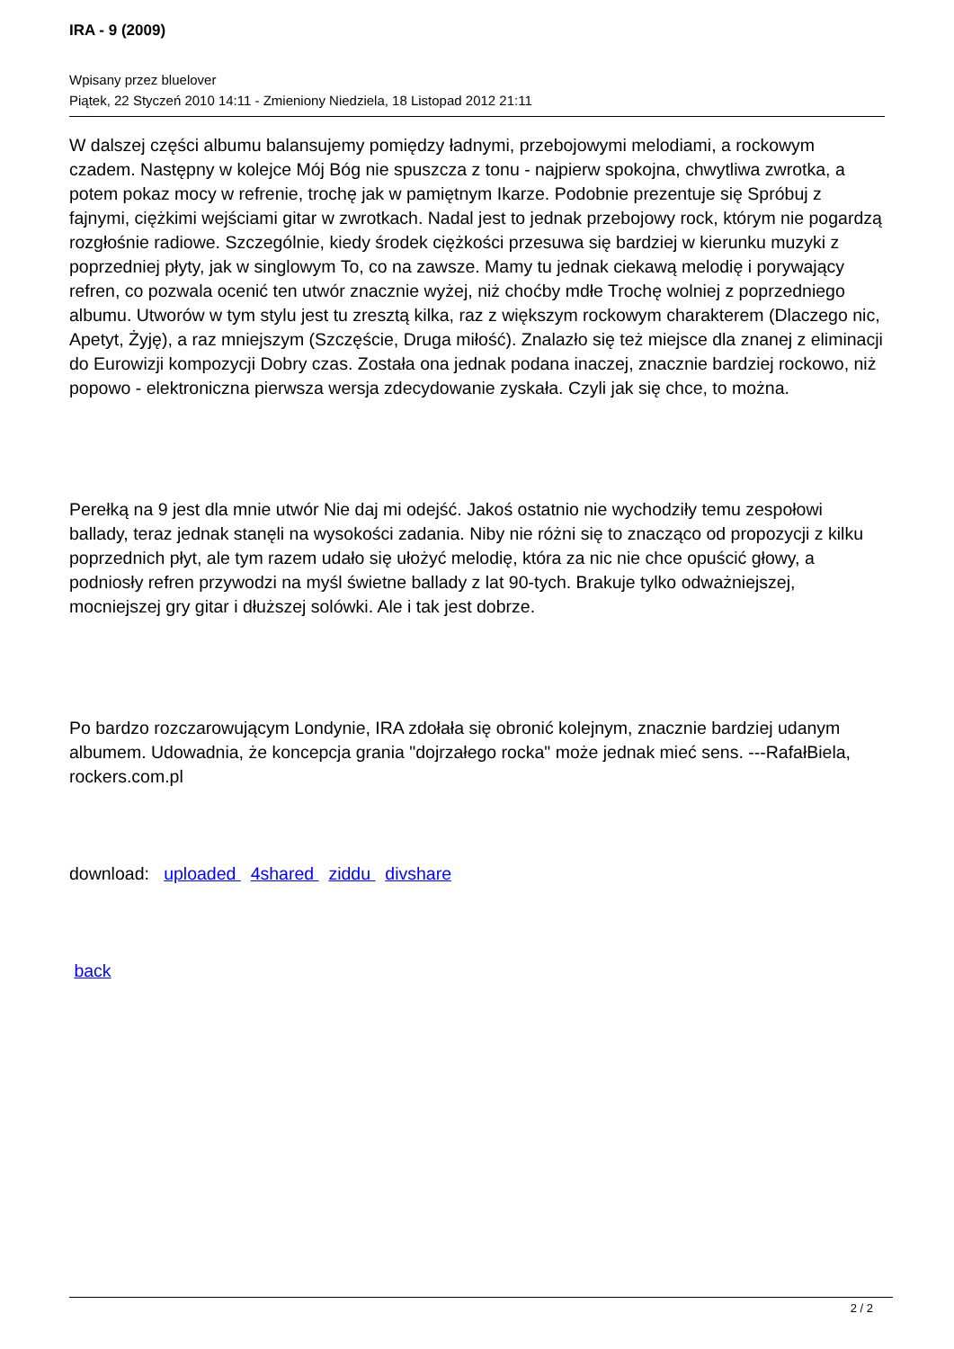IRA - 9 (2009)
Wpisany przez bluelover
Piątek, 22 Styczeń 2010 14:11 - Zmieniony Niedziela, 18 Listopad 2012 21:11
W dalszej części albumu balansujemy pomiędzy ładnymi, przebojowymi melodiami, a rockowym czadem. Następny w kolejce Mój Bóg nie spuszcza z tonu - najpierw spokojna, chwytliwa zwrotka, a potem pokaz mocy w refrenie, trochę jak w pamiętnym Ikarze. Podobnie prezentuje się Spróbuj z fajnymi, ciężkimi wejściami gitar w zwrotkach. Nadal jest to jednak przebojowy rock, którym nie pogardzą rozgłośnie radiowe. Szczególnie, kiedy środek ciężkości przesuwa się bardziej w kierunku muzyki z poprzedniej płyty, jak w singlowym To, co na zawsze. Mamy tu jednak ciekawą melodię i porywający refren, co pozwala ocenić ten utwór znacznie wyżej, niż choćby mdłe Trochę wolniej z poprzedniego albumu. Utworów w tym stylu jest tu zresztą kilka, raz z większym rockowym charakterem (Dlaczego nic, Apetyt, Żyję), a raz mniejszym (Szczęście, Druga miłość). Znalazło się też miejsce dla znanej z eliminacji do Eurowizji kompozycji Dobry czas. Została ona jednak podana inaczej, znacznie bardziej rockowo, niż popowo - elektroniczna pierwsza wersja zdecydowanie zyskała. Czyli jak się chce, to można.
Perełką na 9 jest dla mnie utwór Nie daj mi odejść. Jakoś ostatnio nie wychodziły temu zespołowi ballady, teraz jednak stanęli na wysokości zadania. Niby nie różni się to znacząco od propozycji z kilku poprzednich płyt, ale tym razem udało się ułożyć melodię, która za nic nie chce opuścić głowy, a podniosły refren przywodzi na myśl świetne ballady z lat 90-tych. Brakuje tylko odważniejszej, mocniejszej gry gitar i dłuższej solówki. Ale i tak jest dobrze.
Po bardzo rozczarowującym Londynie, IRA zdołała się obronić kolejnym, znacznie bardziej udanym albumem. Udowadnia, że koncepcja grania "dojrzałego rocka" może jednak mieć sens. ---RafałBiela, rockers.com.pl
download: uploaded 4shared ziddu divshare
back
2 / 2